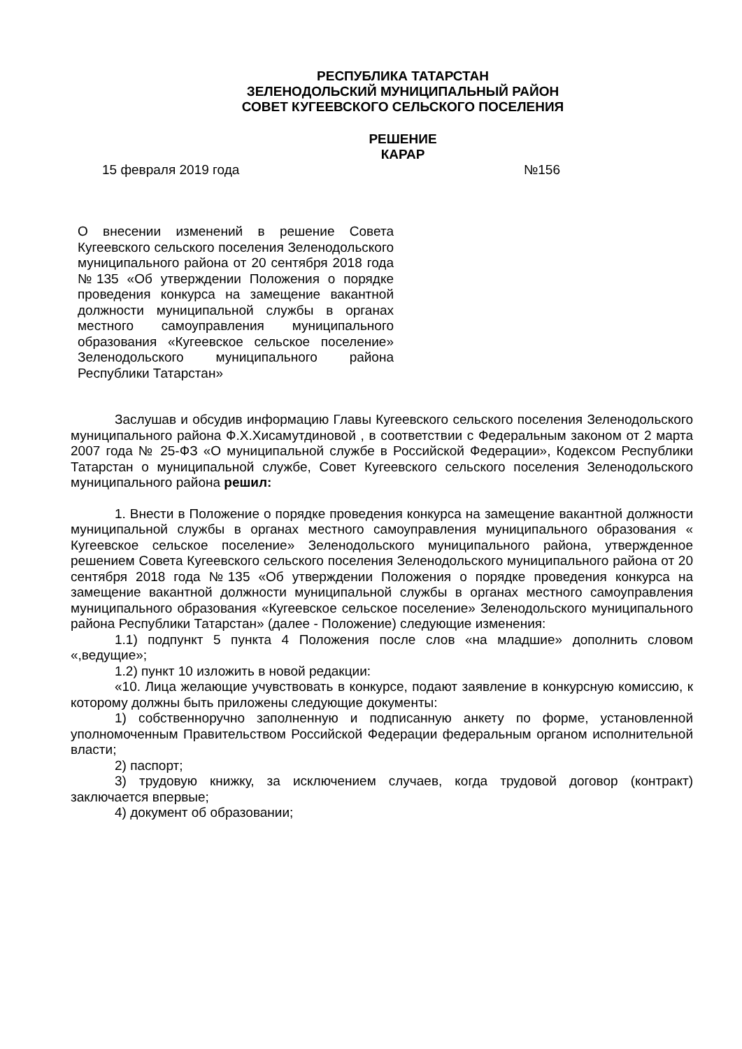РЕСПУБЛИКА ТАТАРСТАН
ЗЕЛЕНОДОЛЬСКИЙ МУНИЦИПАЛЬНЫЙ РАЙОН
СОВЕТ КУГЕЕВСКОГО СЕЛЬСКОГО ПОСЕЛЕНИЯ
РЕШЕНИЕ
КАРАР
15 февраля 2019 года №156
О внесении изменений в решение Совета Кугеевского сельского поселения Зеленодольского муниципального района от 20 сентября 2018 года №135 «Об утверждении Положения о порядке проведения конкурса на замещение вакантной должности муниципальной службы в органах местного самоуправления муниципального образования «Кугеевское сельское поселение» Зеленодольского муниципального района Республики Татарстан»
Заслушав и обсудив информацию Главы Кугеевского сельского поселения Зеленодольского муниципального района Ф.Х.Хисамутдиновой , в соответствии с Федеральным законом от 2 марта 2007 года № 25-ФЗ «О муниципальной службе в Российской Федерации», Кодексом Республики Татарстан о муниципальной службе, Совет Кугеевского сельского поселения Зеленодольского муниципального района решил:
1. Внести в Положение о порядке проведения конкурса на замещение вакантной должности муниципальной службы в органах местного самоуправления муниципального образования « Кугеевское сельское поселение» Зеленодольского муниципального района, утвержденное решением Совета Кугеевского сельского поселения Зеленодольского муниципального района от 20 сентября 2018 года №135 «Об утверждении Положения о порядке проведения конкурса на замещение вакантной должности муниципальной службы в органах местного самоуправления муниципального образования «Кугеевское сельское поселение» Зеленодольского муниципального района Республики Татарстан» (далее - Положение) следующие изменения:
1.1) подпункт 5 пункта 4 Положения после слов «на младшие» дополнить словом «,ведущие»;
1.2) пункт 10 изложить в новой редакции:
«10. Лица желающие учувствовать в конкурсе, подают заявление в конкурсную комиссию, к которому должны быть приложены следующие документы:
1) собственноручно заполненную и подписанную анкету по форме, установленной уполномоченным Правительством Российской Федерации федеральным органом исполнительной власти;
2) паспорт;
3) трудовую книжку, за исключением случаев, когда трудовой договор (контракт) заключается впервые;
4) документ об образовании;